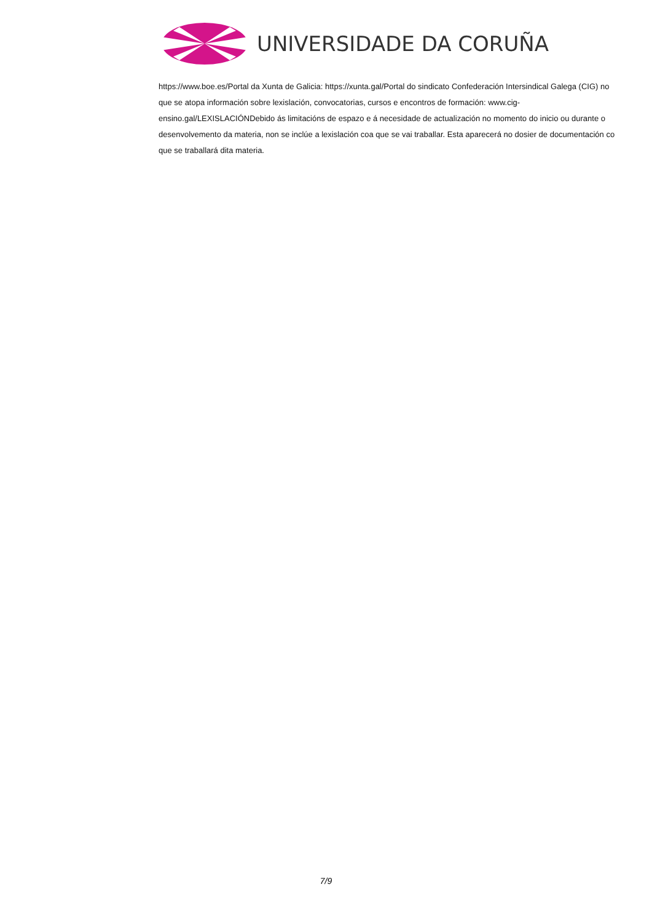UNIVERSIDADE DA CORUÑA
https://www.boe.es/Portal da Xunta de Galicia: https://xunta.gal/Portal do sindicato Confederación Intersindical Galega (CIG) no que se atopa información sobre lexislación, convocatorias, cursos e encontros de formación: www.cig-ensino.gal/LEXISLACIÓNDebido ás limitacións de espazo e á necesidade de actualización no momento do inicio ou durante o desenvolvemento da materia, non se inclúe a lexislación coa que se vai traballar. Esta aparecerá no dosier de documentación co que se traballará dita materia.
7/9